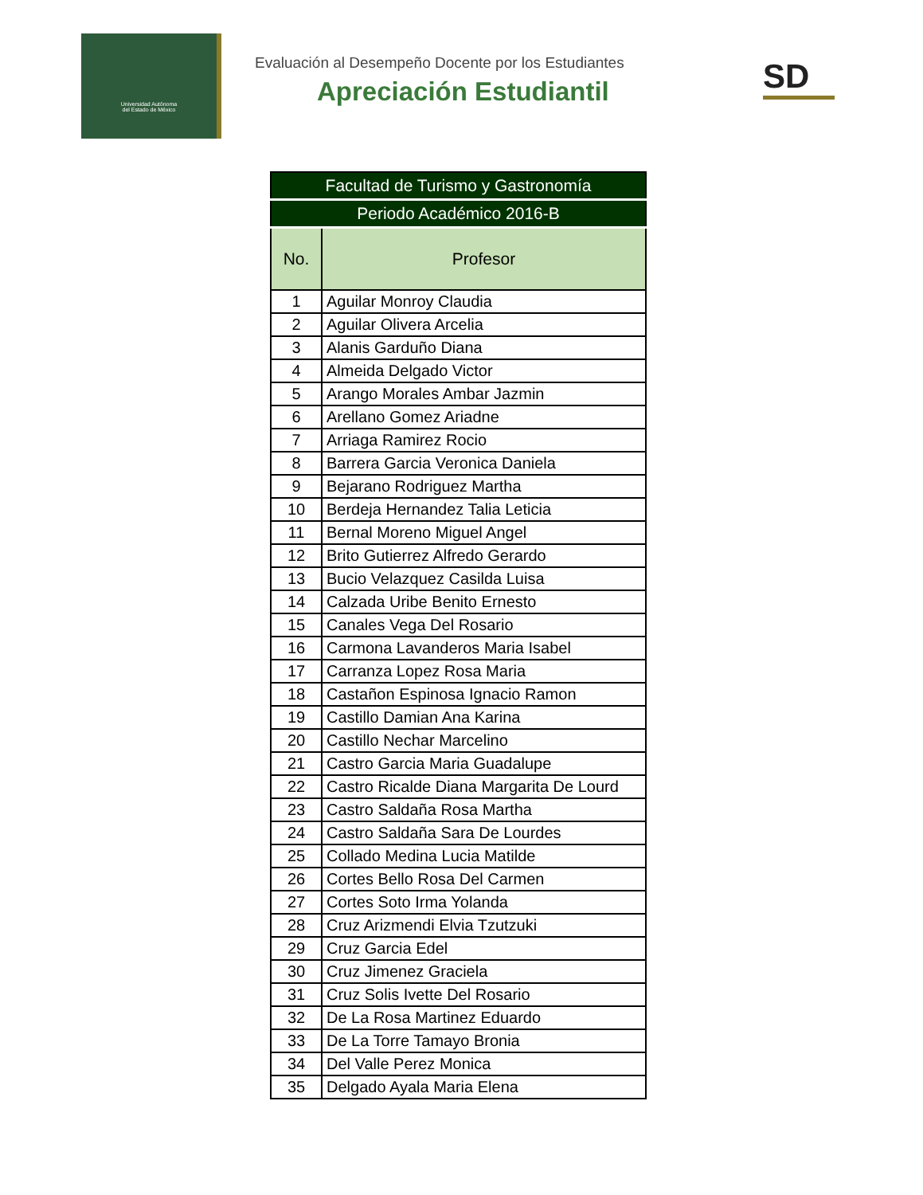Universidad Autónoma
del Estado de México
Evaluación al Desempeño Docente por los Estudiantes
Apreciación Estudiantil
SD
| Facultad de Turismo y Gastronomía | |
| Periodo Académico 2016-B | |
| No. | Profesor |
| 1 | Aguilar Monroy Claudia |
| 2 | Aguilar Olivera Arcelia |
| 3 | Alanis Garduño Diana |
| 4 | Almeida Delgado Victor |
| 5 | Arango Morales Ambar Jazmin |
| 6 | Arellano Gomez Ariadne |
| 7 | Arriaga Ramirez Rocio |
| 8 | Barrera Garcia Veronica Daniela |
| 9 | Bejarano Rodriguez Martha |
| 10 | Berdeja Hernandez Talia Leticia |
| 11 | Bernal Moreno Miguel Angel |
| 12 | Brito Gutierrez Alfredo Gerardo |
| 13 | Bucio Velazquez Casilda Luisa |
| 14 | Calzada Uribe Benito Ernesto |
| 15 | Canales Vega Del Rosario |
| 16 | Carmona Lavanderos Maria Isabel |
| 17 | Carranza Lopez Rosa Maria |
| 18 | Castañon Espinosa Ignacio Ramon |
| 19 | Castillo Damian Ana Karina |
| 20 | Castillo Nechar Marcelino |
| 21 | Castro Garcia Maria Guadalupe |
| 22 | Castro Ricalde Diana Margarita De Lourd |
| 23 | Castro Saldaña Rosa Martha |
| 24 | Castro Saldaña Sara De Lourdes |
| 25 | Collado Medina Lucia Matilde |
| 26 | Cortes Bello Rosa Del Carmen |
| 27 | Cortes Soto Irma Yolanda |
| 28 | Cruz Arizmendi Elvia Tzutzuki |
| 29 | Cruz Garcia Edel |
| 30 | Cruz Jimenez Graciela |
| 31 | Cruz Solis Ivette Del Rosario |
| 32 | De La Rosa Martinez Eduardo |
| 33 | De La Torre Tamayo Bronia |
| 34 | Del Valle Perez Monica |
| 35 | Delgado Ayala Maria Elena |